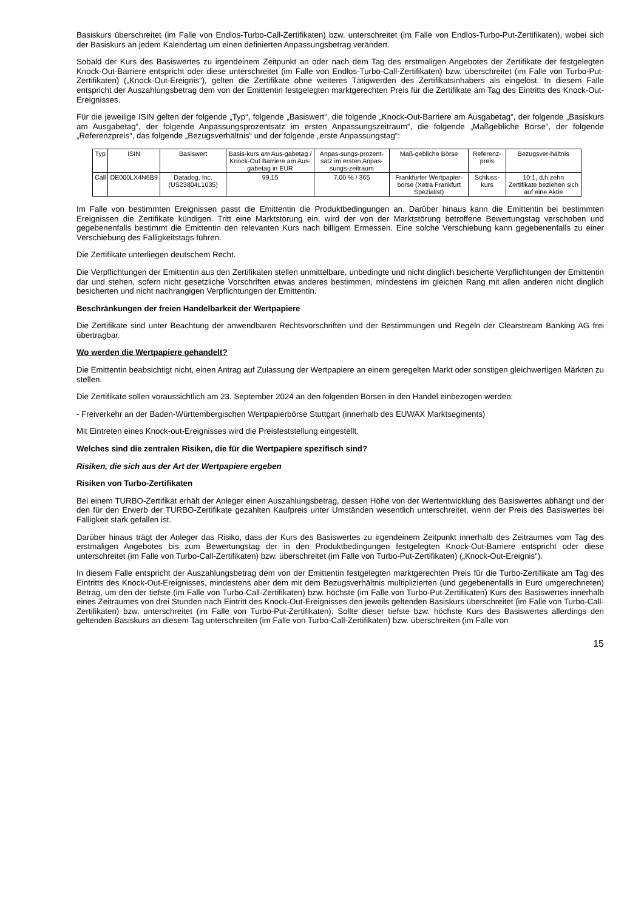Basiskurs überschreitet (im Falle von Endlos-Turbo-Call-Zertifikaten) bzw. unterschreitet (im Falle von Endlos-Turbo-Put-Zertifikaten), wobei sich der Basiskurs an jedem Kalendertag um einen definierten Anpassungsbetrag verändert.
Sobald der Kurs des Basiswertes zu irgendeinem Zeitpunkt an oder nach dem Tag des erstmaligen Angebotes der Zertifikate der festgelegten Knock-Out-Barriere entspricht oder diese unterschreitet (im Falle von Endlos-Turbo-Call-Zertifikaten) bzw. überschreitet (im Falle von Turbo-Put-Zertifikaten) („Knock-Out-Ereignis“), gelten die Zertifikate ohne weiteres Tätigwerden des Zertifikatsinhabers als eingelöst. In diesem Falle entspricht der Auszahlungsbetrag dem von der Emittentin festgelegten marktgerechten Preis für die Zertifikate am Tag des Eintritts des Knock-Out-Ereignisses.
Für die jeweilige ISIN gelten der folgende „Typ“, folgende „Basiswert“, die folgende „Knock-Out-Barriere am Ausgabetag“, der folgende „Basiskurs am Ausgabetag“, der folgende Anpassungsprozentsatz im ersten Anpassungszeitraum“, die folgende „Maßgebliche Börse“, der folgende „Referenzpreis“, das folgende „Bezugsverhältnis“ und der folgende „erste Anpassungstag“:
| Typ | ISIN | Basiswert | Basis-kurs am Aus-gabetag / Knock-Out Barriere am Aus-gabetag in EUR | Anpas-sungs-prozent-satz im ersten Anpas-sungs-zeitraum | Maß-gebliche Börse | Referenz-preis | Bezugsver-hältnis |
| Call | DE000LX4N6B9 | Datadog, Inc. (US23804L1035) | 99,15 | 7,00 % / 365 | Frankfurter Wertpapier-börse (Xetra Frankfurt Spezialist) | Schluss-kurs | 10:1, d.h zehn Zertifikate beziehen sich auf eine Aktie |
Im Falle von bestimmten Ereignissen passt die Emittentin die Produktbedingungen an. Darüber hinaus kann die Emittentin bei bestimmten Ereignissen die Zertifikate kündigen. Tritt eine Marktstörung ein, wird der von der Marktstörung betroffene Bewertungstag verschoben und gegebenenfalls bestimmt die Emittentin den relevanten Kurs nach billigem Ermessen. Eine solche Verschiebung kann gegebenenfalls zu einer Verschiebung des Fälligkeitstags führen.
Die Zertifikate unterliegen deutschem Recht.
Die Verpflichtungen der Emittentin aus den Zertifikaten stellen unmittelbare, unbedingte und nicht dinglich besicherte Verpflichtungen der Emittentin dar und stehen, sofern nicht gesetzliche Vorschriften etwas anderes bestimmen, mindestens im gleichen Rang mit allen anderen nicht dinglich besicherten und nicht nachrangigen Verpflichtungen der Emittentin.
Beschränkungen der freien Handelbarkeit der Wertpapiere
Die Zertifikate sind unter Beachtung der anwendbaren Rechtsvorschriften und der Bestimmungen und Regeln der Clearstream Banking AG frei übertragbar.
Wo werden die Wertpapiere gehandelt?
Die Emittentin beabsichtigt nicht, einen Antrag auf Zulassung der Wertpapiere an einem geregelten Markt oder sonstigen gleichwertigen Märkten zu stellen.
Die Zertifikate sollen voraussichtlich am 23. September 2024 an den folgenden Börsen in den Handel einbezogen werden:
- Freiverkehr an der Baden-Württembergischen Wertpapierbörse Stuttgart (innerhalb des EUWAX Marktsegments)
Mit Eintreten eines Knock-out-Ereignisses wird die Preisfeststellung eingestellt.
Welches sind die zentralen Risiken, die für die Wertpapiere spezifisch sind?
Risiken, die sich aus der Art der Wertpapiere ergeben
Risiken von Turbo-Zertifikaten
Bei einem TURBO-Zertifikat erhält der Anleger einen Auszahlungsbetrag, dessen Höhe von der Wertentwicklung des Basiswertes abhängt und der den für den Erwerb der TURBO-Zertifikate gezahlten Kaufpreis unter Umständen wesentlich unterschreitet, wenn der Preis des Basiswertes bei Fälligkeit stark gefallen ist.
Darüber hinaus trägt der Anleger das Risiko, dass der Kurs des Basiswertes zu irgendeinem Zeitpunkt innerhalb des Zeitraumes vom Tag des erstmaligen Angebotes bis zum Bewertungstag der in den Produktbedingungen festgelegten Knock-Out-Barriere entspricht oder diese unterschreitet (im Falle von Turbo-Call-Zertifikaten) bzw. überschreitet (im Falle von Turbo-Put-Zertifikaten) („Knock-Out-Ereignis“).
In diesem Falle entspricht der Auszahlungsbetrag dem von der Emittentin festgelegten marktgerechten Preis für die Turbo-Zertifikate am Tag des Eintritts des Knock-Out-Ereignisses, mindestens aber dem mit dem Bezugsverhältnis multiplizierten (und gegebenenfalls in Euro umgerechneten) Betrag, um den der tiefste (im Falle von Turbo-Call-Zertifikaten) bzw. höchste (im Falle von Turbo-Put-Zertifikaten) Kurs des Basiswertes innerhalb eines Zeitraumes von drei Stunden nach Eintritt des Knock-Out-Ereignisses den jeweils geltenden Basiskurs überschreitet (im Falle von Turbo-Call-Zertifikaten) bzw. unterschreitet (im Falle von Turbo-Put-Zertifikaten). Sollte dieser tiefste bzw. höchste Kurs des Basiswertes allerdings den geltenden Basiskurs an diesem Tag unterschreiten (im Falle von Turbo-Call-Zertifikaten) bzw. überschreiten (im Falle von
15